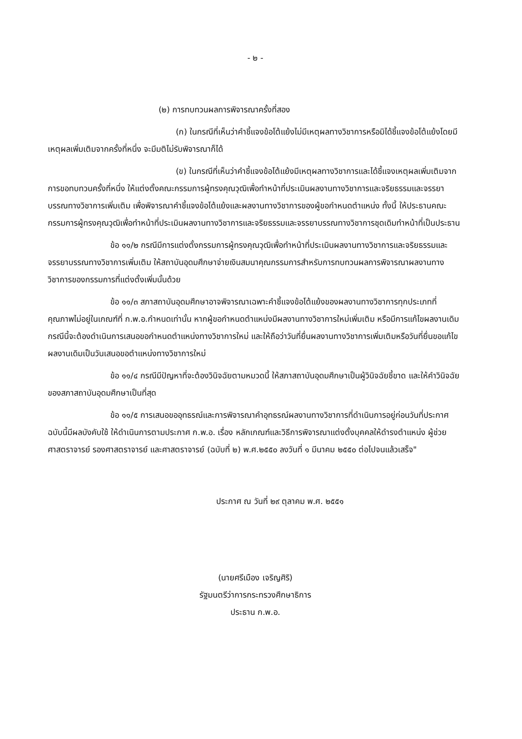- ๒ -
(๒) การทบทวนผลการพิจารณาครั้งที่สอง
(ก) ในกรณีที่เห็นว่าคำชี้แจงข้อโต้แย้งไม่มีเหตุผลทางวิชาการหรือมิได้ชี้แจงข้อโต้แย้งโดยมีเหตุผลเพิ่มเติมจากครั้งที่หนึ่ง จะมีมติไม่รับพิจารณาก็ได้
(ข) ในกรณีที่เห็นว่าคำชี้แจงข้อโต้แย้งมีเหตุผลทางวิชาการและได้ชี้แจงเหตุผลเพิ่มเติมจากการขอทบทวนครั้งที่หนึ่ง ให้แต่งตั้งคณะกรรมการผู้ทรงคุณวุฒิเพื่อทำหน้าที่ประเมินผลงานทางวิชาการและจริยธรรมและจรรยาบรรณทางวิชาการเพิ่มเติม เพื่อพิจารณาคำชี้แจงข้อโต้แย้งและผลงานทางวิชาการของผู้ขอกำหนดตำแหน่ง ทั้งนี้ ให้ประธานคณะกรรมการผู้ทรงคุณวุฒิเพื่อทำหน้าที่ประเมินผลงานทางวิชาการและจริยธรรมและจรรยาบรรณทางวิชาการชุดเดิมทำหน้าที่เป็นประธาน
ข้อ ๑๑/๒ กรณีมีการแต่งตั้งกรรมการผู้ทรงคุณวุฒิเพื่อทำหน้าที่ประเมินผลงานทางวิชาการและจริยธรรมและจรรยาบรรณทางวิชาการเพิ่มเติม ให้สถาบันอุดมศึกษาจ่ายเงินสมนาคุณกรรมการสำหรับการทบทวนผลการพิจารณาผลงานทางวิชาการของกรรมการที่แต่งตั้งเพิ่มนั้นด้วย
ข้อ ๑๑/๓ สภาสถาบันอุดมศึกษาอาจพิจารณาเฉพาะคำชี้แจงข้อโต้แย้งของผลงานทางวิชาการทุกประเภทที่คุณภาพไม่อยู่ในเกณฑ์ที่ ก.พ.อ.กำหนดเท่านั้น หากผู้ขอกำหนดตำแหน่งมีผลงานทางวิชาการใหม่เพิ่มเติม หรือมีการแก้ไขผลงานเดิม กรณีนี้จะต้องดำเนินการเสนอขอกำหนดตำแหน่งทางวิชาการใหม่ และให้ถือว่าวันที่ยื่นผลงานทางวิชาการเพิ่มเติมหรือวันที่ยื่นขอแก้ไขผลงานเดิมเป็นวันเสนอขอตำแหน่งทางวิชาการใหม่
ข้อ ๑๑/๔ กรณีมีปัญหาที่จะต้องวินิจฉัยตามหมวดนี้ ให้สภาสถาบันอุดมศึกษาเป็นผู้วินิจฉัยชี้ขาด และให้คำวินิจฉัยของสภาสถาบันอุดมศึกษาเป็นที่สุด
ข้อ ๑๑/๕ การเสนอขออุทธรณ์และการพิจารณาคำอุทธรณ์ผลงานทางวิชาการที่ดำเนินการอยู่ก่อนวันที่ประกาศฉบับนี้มีผลบังคับใช้ ให้ดำเนินการตามประกาศ ก.พ.อ. เรื่อง หลักเกณฑ์และวิธีการพิจารณาแต่งตั้งบุคคลให้ดำรงตำแหน่ง ผู้ช่วยศาสตราจารย์ รองศาสตราจารย์ และศาสตราจารย์ (ฉบับที่ ๒) พ.ศ.๒๕๕๐ ลงวันที่ ๑ มีนาคม ๒๕๕๐ ต่อไปจนแล้วเสร็จ"
ประกาศ ณ วันที่ ๒๙ ตุลาคม พ.ศ. ๒๕๕๑
(นายศรีเมือง เจริญศิริ)
รัฐมนตรีว่าการกระทรวงศึกษาธิการ
ประธาน ก.พ.อ.